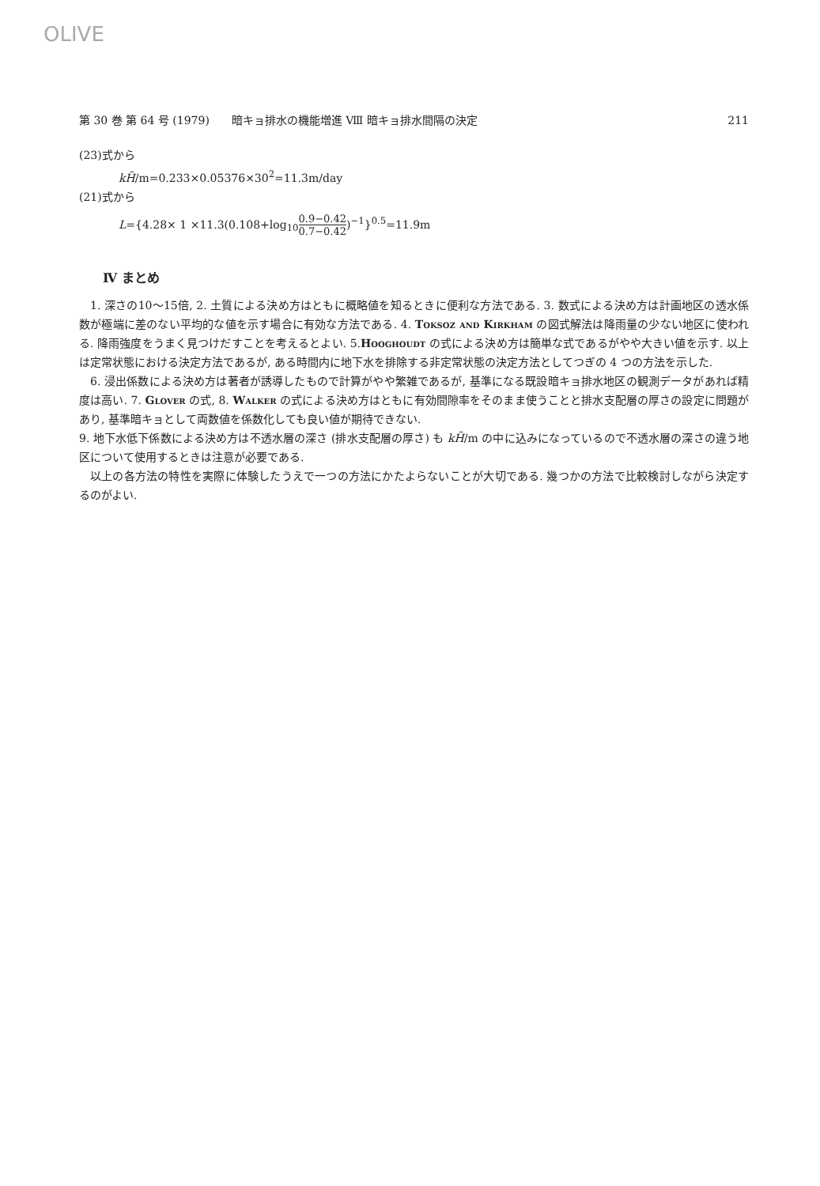OLIVE
第 30 巻 第 64 号 (1979)　　暗キョ排水の機能増進 Ⅷ 暗キョ排水間隔の決定 211
(23)式から
kH̃/m=0.233×0.05376×30<sup>2</sup>=11.3m/day
(21)式から
L={4.28× 1 ×11.3(0.108+log<sub>10</sub>0.9−0.42 0.7−0.42)<sup>−1</sup>}<sup>0.5</sup>=11.9m
Ⅳ まとめ
1. 深さの10～15倍, 2. 土質による決め方はともに概略値を知るときに便利な方法である. 3. 数式による決め方は計画地区の透水係数が極端に差のない平均的な値を示す場合に有効な方法である. 4. Toksoz and Kirkham の図式解法は降雨量の少ない地区に使われる. 降雨強度をうまく見つけだすことを考えるとよい. 5.Hooghoudt の式による決め方は簡単な式であるがやや大きい値を示す. 以上は定常状態における決定方法であるが, ある時間内に地下水を排除する非定常状態の決定方法としてつぎの 4 つの方法を示した.
6. 浸出係数による決め方は著者が誘導したもので計算がやや繁雑であるが, 基準になる既設暗キョ排水地区の観測データがあれば精度は高い. 7. Glover の式, 8. Walker の式による決め方はともに有効間隙率をそのまま使うことと排水支配層の厚さの設定に問題があり, 基準暗キョとして両数値を係数化しても良い値が期待できない.
9. 地下水低下係数による決め方は不透水層の深さ (排水支配層の厚さ) も kH̃/m の中に込みになっているので不透水層の深さの違う地区について使用するときは注意が必要である.
以上の各方法の特性を実際に体験したうえで一つの方法にかたよらないことが大切である. 幾つかの方法で比較検討しながら決定するのがよい.